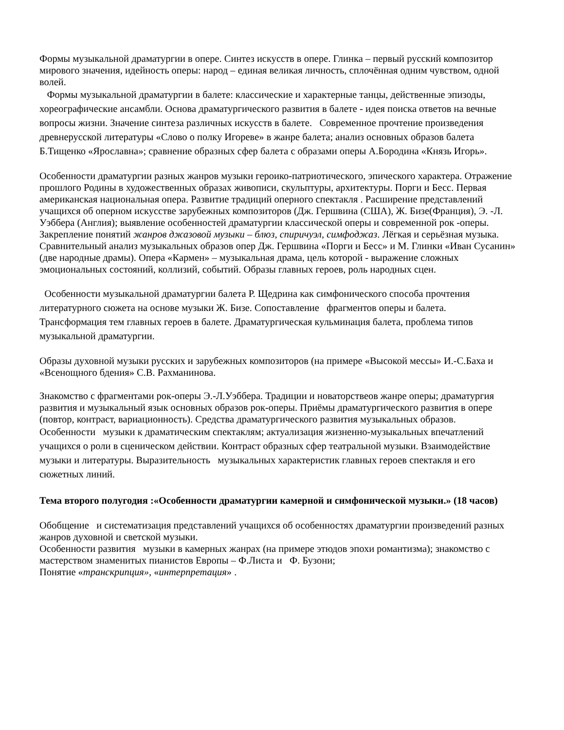Формы музыкальной драматургии в опере. Синтез искусств в опере. Глинка – первый русский композитор мирового значения, идейность оперы: народ – единая великая личность, сплочённая одним чувством, одной волей.
Формы музыкальной драматургии в балете: классические и характерные танцы, действенные эпизоды, хореографические ансамбли. Основа драматургического развития в балете - идея поиска ответов на вечные вопросы жизни. Значение синтеза различных искусств в балете. Современное прочтение произведения древнерусской литературы «Слово о полку Игореве» в жанре балета; анализ основных образов балета Б.Тищенко «Ярославна»; сравнение образных сфер балета с образами оперы А.Бородина «Князь Игорь».
Особенности драматургии разных жанров музыки героико-патриотического, эпического характера. Отражение прошлого Родины в художественных образах живописи, скульптуры, архитектуры. Порги и Бесс. Первая американская национальная опера. Развитие традиций оперного спектакля . Расширение представлений учащихся об оперном искусстве зарубежных композиторов (Дж. Гершвина (США), Ж. Бизе(Франция), Э. -Л. Уэббера (Англия); выявление особенностей драматургии классической оперы и современной рок -оперы. Закрепление понятий жанров джазовой музыки – блюз, спиричуэл, симфоджаз. Лёгкая и серьёзная музыка. Сравнительный анализ музыкальных образов опер Дж. Гершвина «Порги и Бесс» и М. Глинки «Иван Сусанин» (две народные драмы). Опера «Кармен» – музыкальная драма, цель которой - выражение сложных эмоциональных состояний, коллизий, событий. Образы главных героев, роль народных сцен.
Особенности музыкальной драматургии балета Р. Щедрина как симфонического способа прочтения литературного сюжета на основе музыки Ж. Бизе. Сопоставление фрагментов оперы и балета. Трансформация тем главных героев в балете. Драматургическая кульминация балета, проблема типов музыкальной драматургии.
Образы духовной музыки русских и зарубежных композиторов (на примере «Высокой мессы» И.-С.Баха и «Всенощного бдения» С.В. Рахманинова.
Знакомство с фрагментами рок-оперы Э.-Л.Уэббера. Традиции и новаторствеов жанре оперы; драматургия развития и музыкальный язык основных образов рок-оперы. Приёмы драматургического развития в опере (повтор, контраст, вариационность). Средства драматургического развития музыкальных образов.
Особенности музыки к драматическим спектаклям; актуализация жизненно-музыкальных впечатлений учащихся о роли в сценическом действии. Контраст образных сфер театральной музыки. Взаимодействие музыки и литературы. Выразительность музыкальных характеристик главных героев спектакля и его сюжетных линий.
Тема второго полугодия :«Особенности драматургии камерной и симфонической музыки.» (18 часов)
Обобщение и систематизация представлений учащихся об особенностях драматургии произведений разных жанров духовной и светской музыки.
Особенности развития музыки в камерных жанрах (на примере этюдов эпохи романтизма); знакомство с мастерством знаменитых пианистов Европы – Ф.Листа и Ф. Бузони;
Понятие «транскрипция», «интерпретация» .